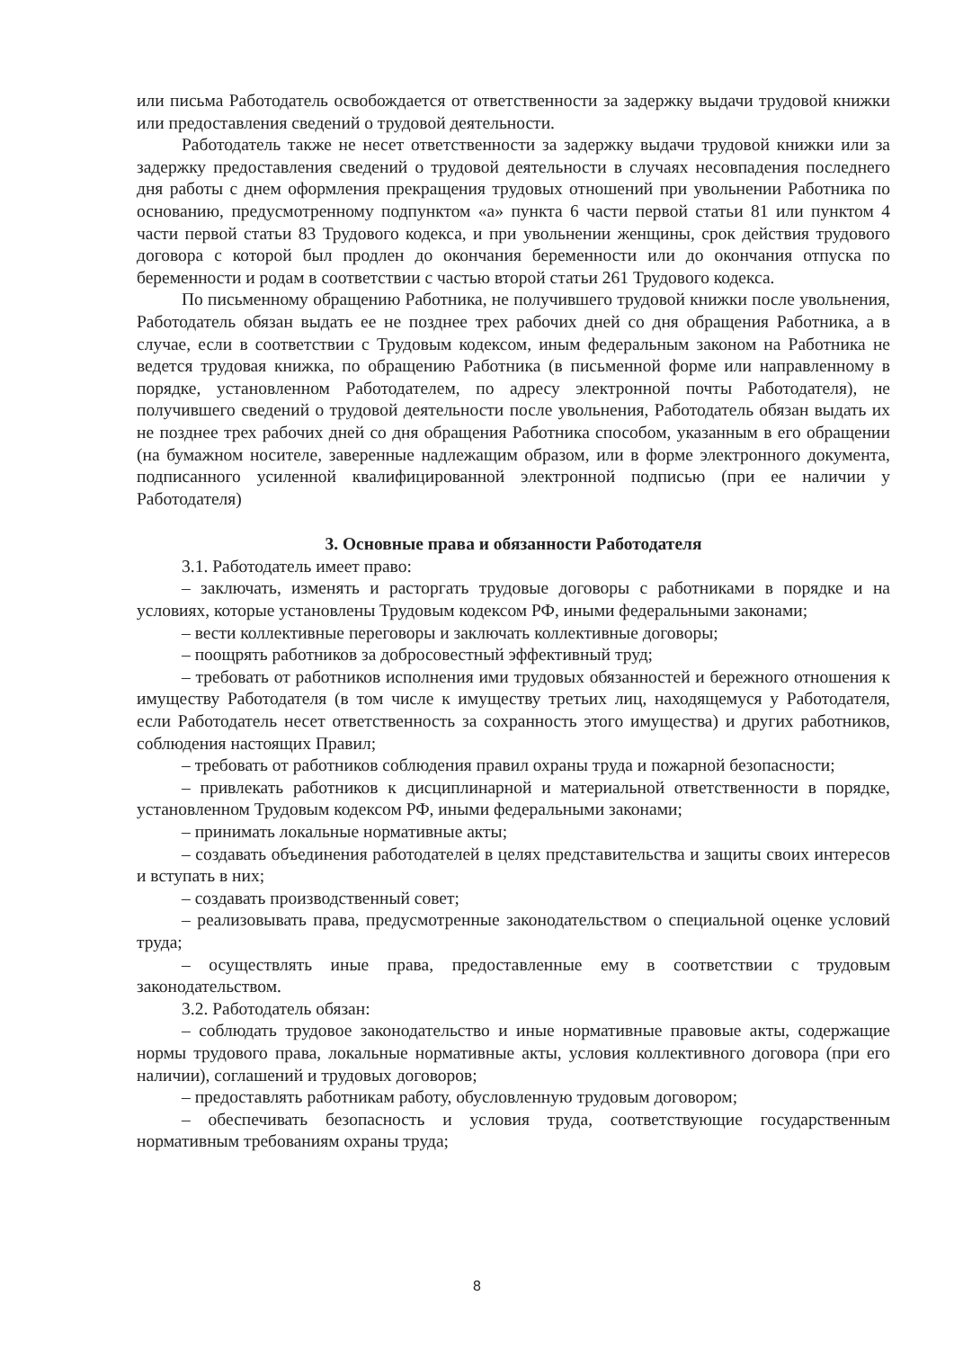или письма Работодатель освобождается от ответственности за задержку выдачи трудовой книжки или предоставления сведений о трудовой деятельности.
Работодатель также не несет ответственности за задержку выдачи трудовой книжки или за задержку предоставления сведений о трудовой деятельности в случаях несовпадения последнего дня работы с днем оформления прекращения трудовых отношений при увольнении Работника по основанию, предусмотренному подпунктом «а» пункта 6 части первой статьи 81 или пунктом 4 части первой статьи 83 Трудового кодекса, и при увольнении женщины, срок действия трудового договора с которой был продлен до окончания беременности или до окончания отпуска по беременности и родам в соответствии с частью второй статьи 261 Трудового кодекса.
По письменному обращению Работника, не получившего трудовой книжки после увольнения, Работодатель обязан выдать ее не позднее трех рабочих дней со дня обращения Работника, а в случае, если в соответствии с Трудовым кодексом, иным федеральным законом на Работника не ведется трудовая книжка, по обращению Работника (в письменной форме или направленному в порядке, установленном Работодателем, по адресу электронной почты Работодателя), не получившего сведений о трудовой деятельности после увольнения, Работодатель обязан выдать их не позднее трех рабочих дней со дня обращения Работника способом, указанным в его обращении (на бумажном носителе, заверенные надлежащим образом, или в форме электронного документа, подписанного усиленной квалифицированной электронной подписью (при ее наличии у Работодателя)
3. Основные права и обязанности Работодателя
3.1. Работодатель имеет право:
– заключать, изменять и расторгать трудовые договоры с работниками в порядке и на условиях, которые установлены Трудовым кодексом РФ, иными федеральными законами;
– вести коллективные переговоры и заключать коллективные договоры;
– поощрять работников за добросовестный эффективный труд;
– требовать от работников исполнения ими трудовых обязанностей и бережного отношения к имуществу Работодателя (в том числе к имуществу третьих лиц, находящемуся у Работодателя, если Работодатель несет ответственность за сохранность этого имущества) и других работников, соблюдения настоящих Правил;
– требовать от работников соблюдения правил охраны труда и пожарной безопасности;
– привлекать работников к дисциплинарной и материальной ответственности в порядке, установленном Трудовым кодексом РФ, иными федеральными законами;
– принимать локальные нормативные акты;
– создавать объединения работодателей в целях представительства и защиты своих интересов и вступать в них;
– создавать производственный совет;
– реализовывать права, предусмотренные законодательством о специальной оценке условий труда;
– осуществлять иные права, предоставленные ему в соответствии с трудовым законодательством.
3.2. Работодатель обязан:
– соблюдать трудовое законодательство и иные нормативные правовые акты, содержащие нормы трудового права, локальные нормативные акты, условия коллективного договора (при его наличии), соглашений и трудовых договоров;
– предоставлять работникам работу, обусловленную трудовым договором;
– обеспечивать безопасность и условия труда, соответствующие государственным нормативным требованиям охраны труда;
8